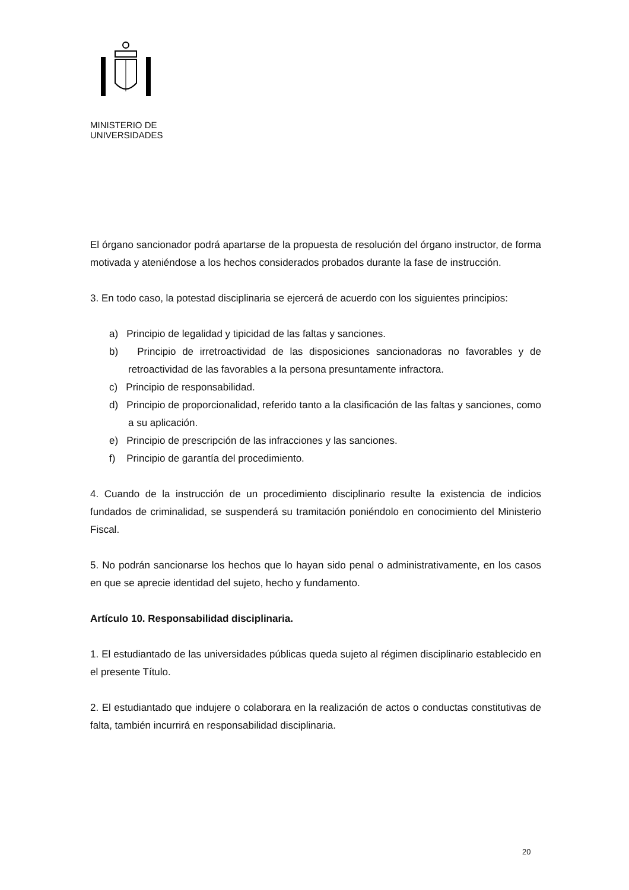MINISTERIO DE
UNIVERSIDADES
El órgano sancionador podrá apartarse de la propuesta de resolución del órgano instructor, de forma motivada y ateniéndose a los hechos considerados probados durante la fase de instrucción.
3. En todo caso, la potestad disciplinaria se ejercerá de acuerdo con los siguientes principios:
a) Principio de legalidad y tipicidad de las faltas y sanciones.
b) Principio de irretroactividad de las disposiciones sancionadoras no favorables y de retroactividad de las favorables a la persona presuntamente infractora.
c) Principio de responsabilidad.
d) Principio de proporcionalidad, referido tanto a la clasificación de las faltas y sanciones, como a su aplicación.
e) Principio de prescripción de las infracciones y las sanciones.
f) Principio de garantía del procedimiento.
4. Cuando de la instrucción de un procedimiento disciplinario resulte la existencia de indicios fundados de criminalidad, se suspenderá su tramitación poniéndolo en conocimiento del Ministerio Fiscal.
5. No podrán sancionarse los hechos que lo hayan sido penal o administrativamente, en los casos en que se aprecie identidad del sujeto, hecho y fundamento.
Artículo 10. Responsabilidad disciplinaria.
1. El estudiantado de las universidades públicas queda sujeto al régimen disciplinario establecido en el presente Título.
2. El estudiantado que indujere o colaborara en la realización de actos o conductas constitutivas de falta, también incurrirá en responsabilidad disciplinaria.
20